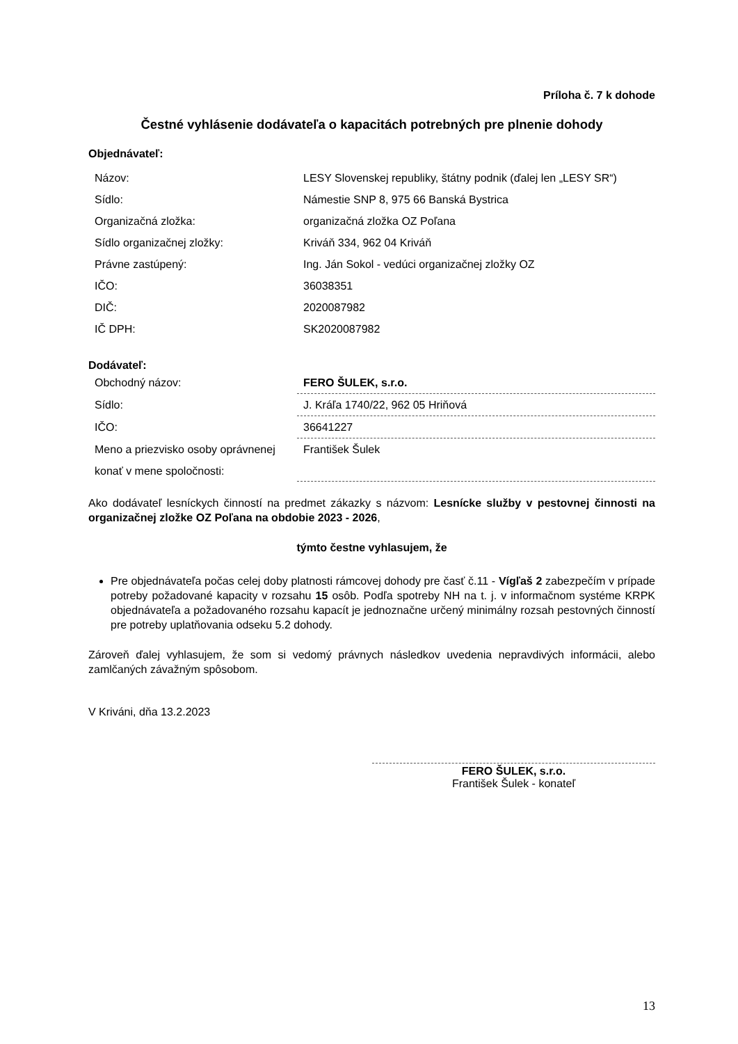Príloha č. 7 k dohode
Čestné vyhlásenie dodávateľa o kapacitách potrebných pre plnenie dohody
Objednávateľ:
| Názov: | LESY Slovenskej republiky, štátny podnik (ďalej len „LESY SR“) |
| Sídlo: | Námestie SNP 8, 975 66 Banská Bystrica |
| Organizačná zložka: | organizačná zložka OZ Poľana |
| Sídlo organizačnej zložky: | Kriváň 334, 962 04 Kriváň |
| Právne zastúpený: | Ing. Ján Sokol - vedúci organizačnej zložky OZ |
| IČO: | 36038351 |
| DIČ: | 2020087982 |
| IČ DPH: | SK2020087982 |
Dodávateľ:
| Obchodný názov: | FERO ŠULEK, s.r.o. |
| Sídlo: | J. Kráľa 1740/22, 962 05 Hriňová |
| IČO: | 36641227 |
| Meno a priezvisko osoby oprávnenej konať v mene spoločnosti: | František Šulek |
Ako dodávateľ lesníckych činností na predmet zákazky s názvom: Lesnícke služby v pestovnej činnosti na organizačnej zložke OZ Poľana na obdobie 2023 - 2026,
týmto čestne vyhlasujem, že
Pre objednávateľa počas celej doby platnosti rámcovej dohody pre časť č.11 - Vígľaš 2 zabezpečím v prípade potreby požadované kapacity v rozsahu 15 osôb. Podľa spotreby NH na t. j. v informačnom systéme KRPK objednávateľa a požadovaného rozsahu kapacít je jednoznačne určený minimálny rozsah pestovných činností pre potreby uplatňovania odseku 5.2 dohody.
Zároveň ďalej vyhlasujem, že som si vedomý právnych následkov uvedenia nepravdivých informácii, alebo zamlčaných závažným spôsobom.
V Kriváni, dňa 13.2.2023
FERO ŠULEK, s.r.o.
František Šulek - konateľ
13